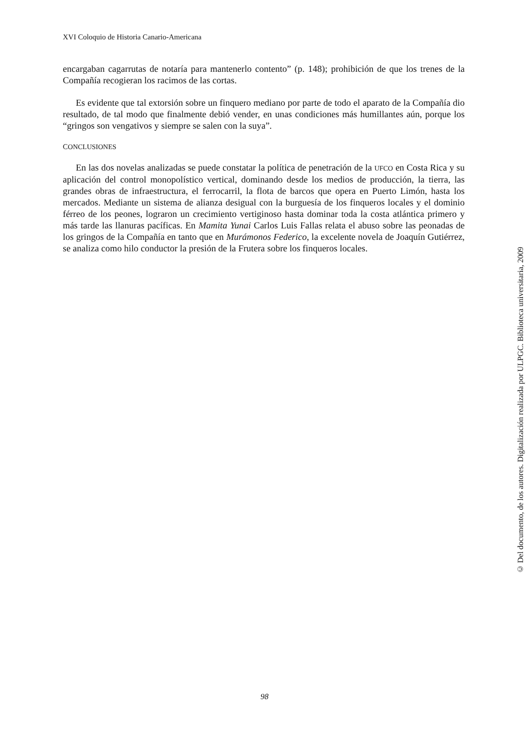XVI Coloquio de Historia Canario-Americana
encargaban cagarrutas de notaría para mantenerlo contento” (p. 148); prohibición de que los trenes de la Compañía recogieran los racimos de las cortas.
Es evidente que tal extorsión sobre un finquero mediano por parte de todo el aparato de la Compañía dio resultado, de tal modo que finalmente debió vender, en unas condiciones más humillantes aún, porque los “gringos son vengativos y siempre se salen con la suya”.
CONCLUSIONES
En las dos novelas analizadas se puede constatar la política de penetración de la UFCO en Costa Rica y su aplicación del control monopolístico vertical, dominando desde los medios de producción, la tierra, las grandes obras de infraestructura, el ferrocarril, la flota de barcos que opera en Puerto Limón, hasta los mercados. Mediante un sistema de alianza desigual con la burguesía de los finqueros locales y el dominio férreo de los peones, lograron un crecimiento vertiginoso hasta dominar toda la costa atlántica primero y más tarde las llanuras pacíficas. En Mamita Yunai Carlos Luis Fallas relata el abuso sobre las peonadas de los gringos de la Compañía en tanto que en Murámonos Federico, la excelente novela de Joaquín Gutiérrez, se analiza como hilo conductor la presión de la Frutera sobre los finqueros locales.
© Del documento, de los autores. Digitalización realizada por ULPGC. Biblioteca universitaria, 2009
98